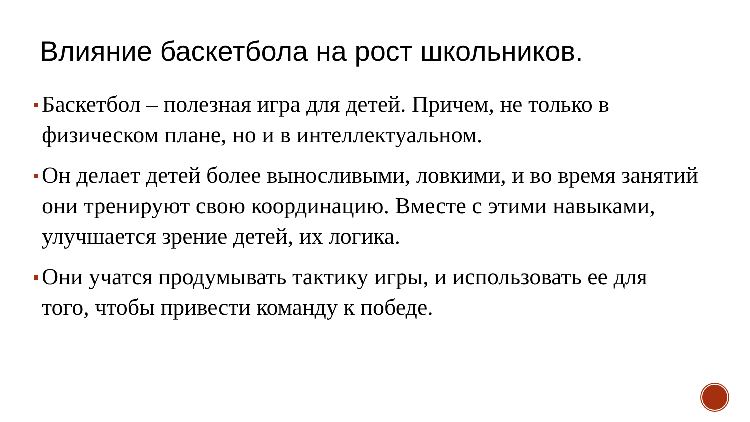Влияние баскетбола на рост школьников.
Баскетбол – полезная игра для детей. Причем, не только в физическом плане, но и в интеллектуальном.
Он делает детей более выносливыми, ловкими, и во время занятий они тренируют свою координацию. Вместе с этими навыками, улучшается зрение детей, их логика.
Они учатся продумывать тактику игры, и использовать ее для того, чтобы привести команду к победе.